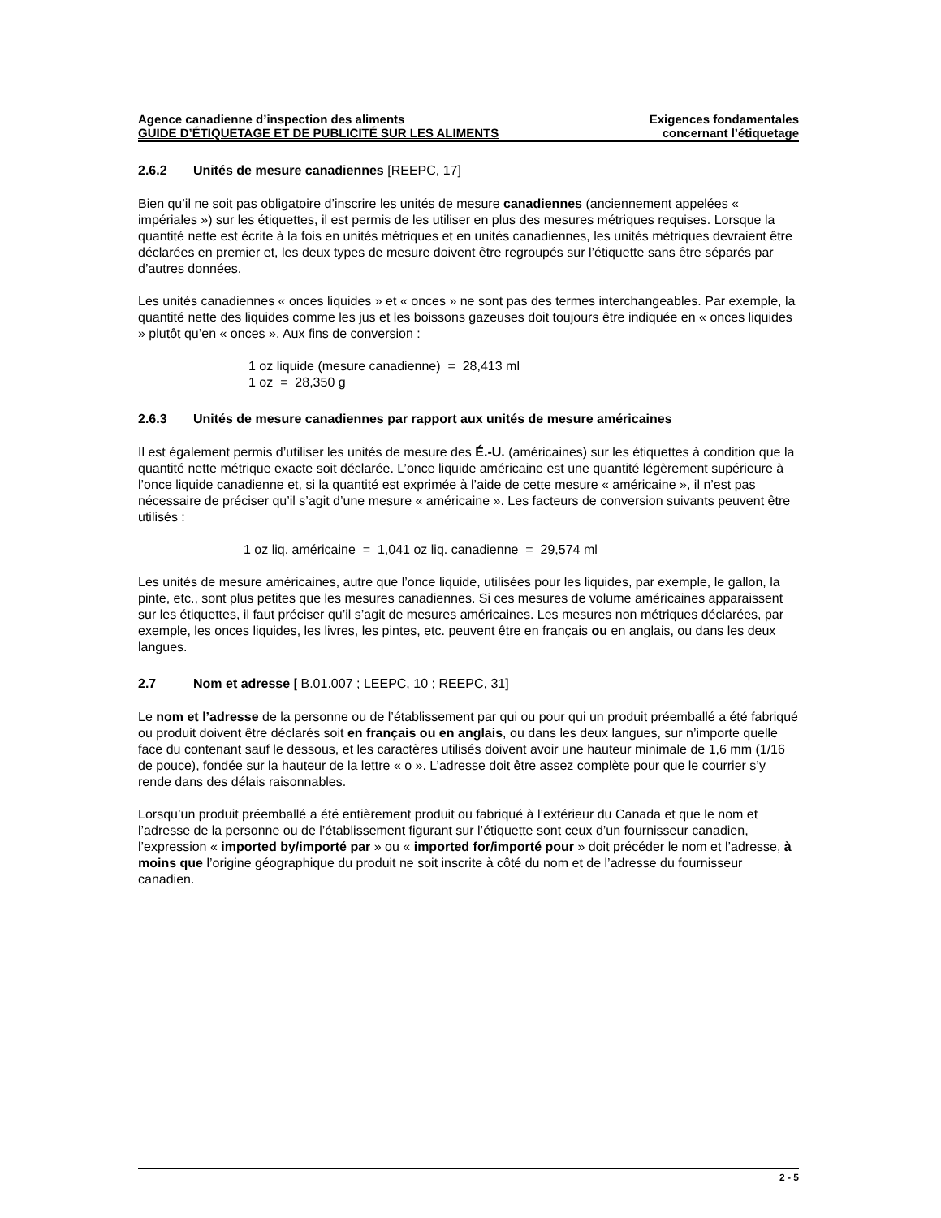Agence canadienne d’inspection des aliments
GUIDE D’ÉTIQUETAGE ET DE PUBLICITÉ SUR LES ALIMENTS
Exigences fondamentales
concernant l’étiquetage
2.6.2 Unités de mesure canadiennes [REEPC, 17]
Bien qu’il ne soit pas obligatoire d’inscrire les unités de mesure canadiennes (anciennement appelées « impériales ») sur les étiquettes, il est permis de les utiliser en plus des mesures métriques requises. Lorsque la quantité nette est écrite à la fois en unités métriques et en unités canadiennes, les unités métriques devraient être déclarées en premier et, les deux types de mesure doivent être regroupés sur l’étiquette sans être séparés par d’autres données.
Les unités canadiennes « onces liquides » et « onces » ne sont pas des termes interchangeables. Par exemple, la quantité nette des liquides comme les jus et les boissons gazeuses doit toujours être indiquée en « onces liquides » plutôt qu’en « onces ». Aux fins de conversion :
1 oz liquide (mesure canadienne) = 28,413 ml
1 oz = 28,350 g
2.6.3 Unités de mesure canadiennes par rapport aux unités de mesure américaines
Il est également permis d’utiliser les unités de mesure des É.-U. (américaines) sur les étiquettes à condition que la quantité nette métrique exacte soit déclarée. L’once liquide américaine est une quantité légèrement supérieure à l’once liquide canadienne et, si la quantité est exprimée à l’aide de cette mesure « américaine », il n’est pas nécessaire de préciser qu’il s’agit d’une mesure « américaine ». Les facteurs de conversion suivants peuvent être utilisés :
1 oz liq. américaine = 1,041 oz liq. canadienne = 29,574 ml
Les unités de mesure américaines, autre que l’once liquide, utilisées pour les liquides, par exemple, le gallon, la pinte, etc., sont plus petites que les mesures canadiennes. Si ces mesures de volume américaines apparaissent sur les étiquettes, il faut préciser qu’il s’agit de mesures américaines. Les mesures non métriques déclarées, par exemple, les onces liquides, les livres, les pintes, etc. peuvent être en français ou en anglais, ou dans les deux langues.
2.7 Nom et adresse [ B.01.007 ; LEEPC, 10 ; REEPC, 31]
Le nom et l’adresse de la personne ou de l’établissement par qui ou pour qui un produit préemballé a été fabriqué ou produit doivent être déclarés soit en français ou en anglais, ou dans les deux langues, sur n’importe quelle face du contenant sauf le dessous, et les caractères utilisés doivent avoir une hauteur minimale de 1,6 mm (1/16 de pouce), fondée sur la hauteur de la lettre « o ». L’adresse doit être assez complète pour que le courrier s’y rende dans des délais raisonnables.
Lorsqu’un produit préemballé a été entièrement produit ou fabriqué à l’extérieur du Canada et que le nom et l’adresse de la personne ou de l’établissement figurant sur l’étiquette sont ceux d’un fournisseur canadien, l’expression « imported by/importé par » ou « imported for/importé pour » doit précéder le nom et l’adresse, à moins que l’origine géographique du produit ne soit inscrite à côté du nom et de l’adresse du fournisseur canadien.
2 - 5